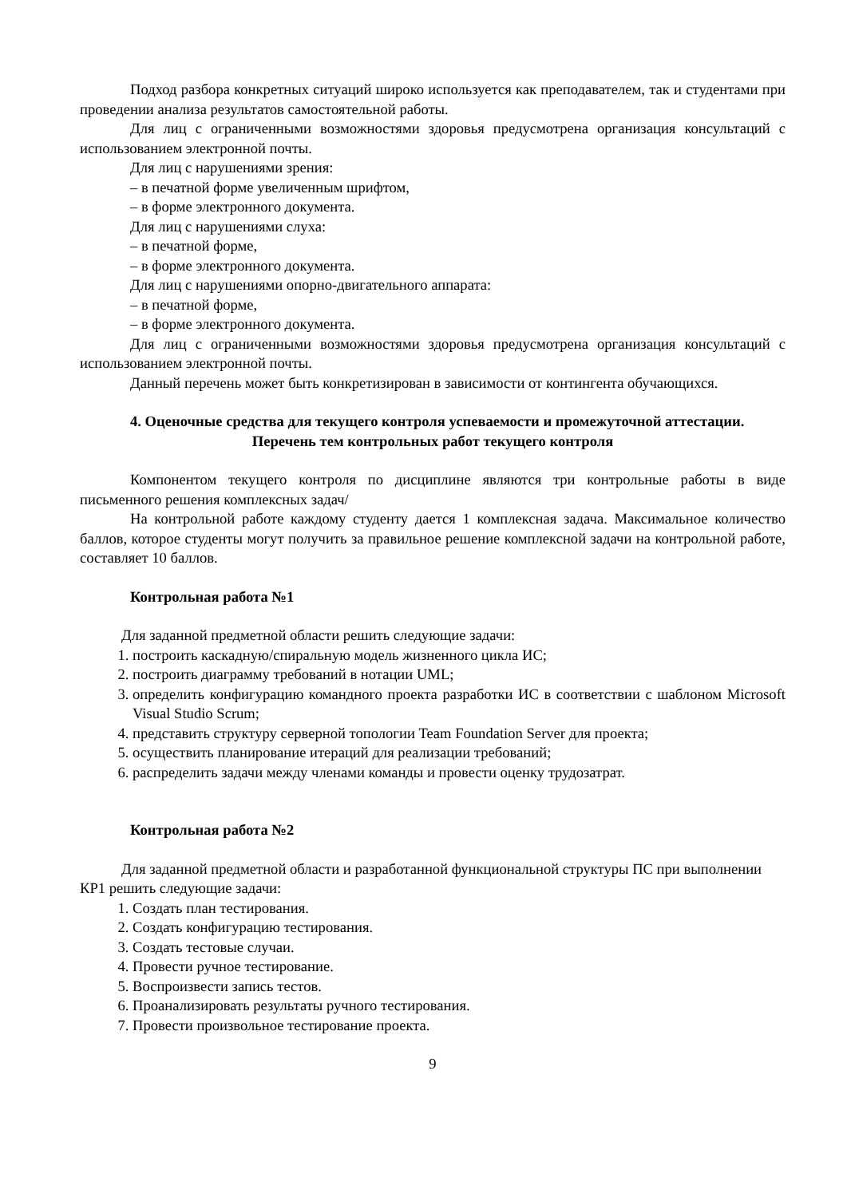Подход разбора конкретных ситуаций широко используется как преподавателем, так и студентами при проведении анализа результатов самостоятельной работы.
Для лиц с ограниченными возможностями здоровья предусмотрена организация консультаций с использованием электронной почты.
Для лиц с нарушениями зрения:
– в печатной форме увеличенным шрифтом,
– в форме электронного документа.
Для лиц с нарушениями слуха:
– в печатной форме,
– в форме электронного документа.
Для лиц с нарушениями опорно-двигательного аппарата:
– в печатной форме,
– в форме электронного документа.
Для лиц с ограниченными возможностями здоровья предусмотрена организация консультаций с использованием электронной почты.
Данный перечень может быть конкретизирован в зависимости от контингента обучающихся.
4. Оценочные средства для текущего контроля успеваемости и промежуточной аттестации.
Перечень тем контрольных работ текущего контроля
Компонентом текущего контроля по дисциплине являются три контрольные работы в виде письменного решения комплексных задач/
На контрольной работе каждому студенту дается 1 комплексная задача. Максимальное количество баллов, которое студенты могут получить за правильное решение комплексной задачи на контрольной работе, составляет 10 баллов.
Контрольная работа №1
Для заданной предметной области решить следующие задачи:
1. построить каскадную/спиральную модель жизненного цикла ИС;
2. построить диаграмму требований в нотации UML;
3. определить конфигурацию командного проекта разработки ИС в соответствии с шаблоном Microsoft Visual Studio Scrum;
4. представить структуру серверной топологии Team Foundation Server для проекта;
5. осуществить планирование итераций для реализации требований;
6. распределить задачи между членами команды и провести оценку трудозатрат.
Контрольная работа №2
Для заданной предметной области и разработанной функциональной структуры ПС при выполнении КР1 решить следующие задачи:
1. Создать план тестирования.
2. Создать конфигурацию тестирования.
3. Создать тестовые случаи.
4. Провести ручное тестирование.
5. Воспроизвести запись тестов.
6. Проанализировать результаты ручного тестирования.
7. Провести произвольное тестирование проекта.
9